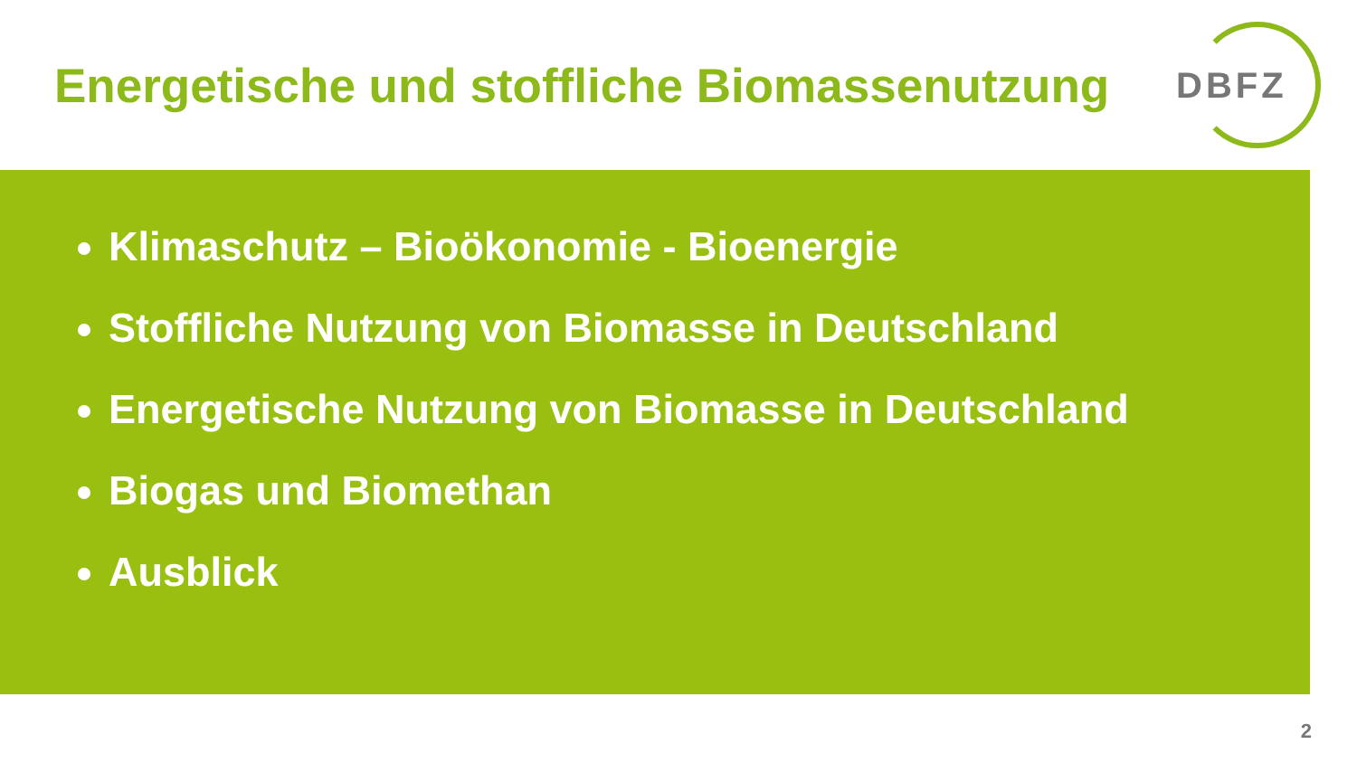Energetische und stoffliche Biomassenutzung
DBFZ
Klimaschutz – Bioökonomie - Bioenergie
Stoffliche Nutzung von Biomasse in Deutschland
Energetische Nutzung von Biomasse in Deutschland
Biogas und Biomethan
Ausblick
2